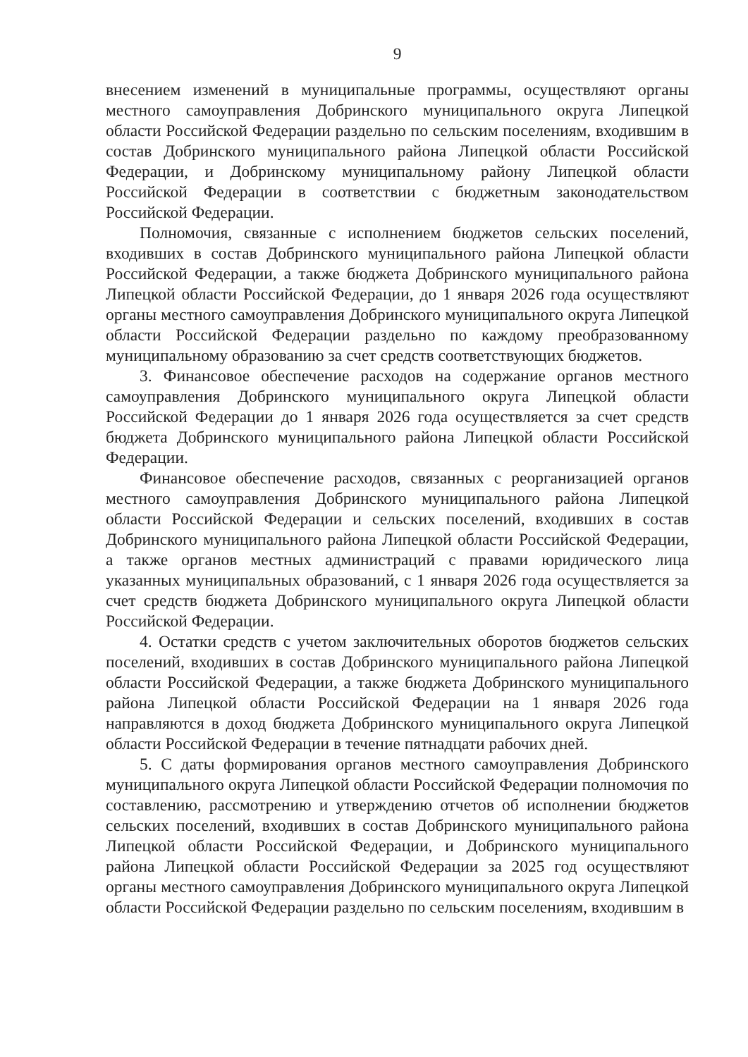9
внесением изменений в муниципальные программы, осуществляют органы местного самоуправления Добринского муниципального округа Липецкой области Российской Федерации раздельно по сельским поселениям, входившим в состав Добринского муниципального района Липецкой области Российской Федерации, и Добринскому муниципальному району Липецкой области Российской Федерации в соответствии с бюджетным законодательством Российской Федерации.
Полномочия, связанные с исполнением бюджетов сельских поселений, входивших в состав Добринского муниципального района Липецкой области Российской Федерации, а также бюджета Добринского муниципального района Липецкой области Российской Федерации, до 1 января 2026 года осуществляют органы местного самоуправления Добринского муниципального округа Липецкой области Российской Федерации раздельно по каждому преобразованному муниципальному образованию за счет средств соответствующих бюджетов.
3. Финансовое обеспечение расходов на содержание органов местного самоуправления Добринского муниципального округа Липецкой области Российской Федерации до 1 января 2026 года осуществляется за счет средств бюджета Добринского муниципального района Липецкой области Российской Федерации.
Финансовое обеспечение расходов, связанных с реорганизацией органов местного самоуправления Добринского муниципального района Липецкой области Российской Федерации и сельских поселений, входивших в состав Добринского муниципального района Липецкой области Российской Федерации, а также органов местных администраций с правами юридического лица указанных муниципальных образований, с 1 января 2026 года осуществляется за счет средств бюджета Добринского муниципального округа Липецкой области Российской Федерации.
4. Остатки средств с учетом заключительных оборотов бюджетов сельских поселений, входивших в состав Добринского муниципального района Липецкой области Российской Федерации, а также бюджета Добринского муниципального района Липецкой области Российской Федерации на 1 января 2026 года направляются в доход бюджета Добринского муниципального округа Липецкой области Российской Федерации в течение пятнадцати рабочих дней.
5. С даты формирования органов местного самоуправления Добринского муниципального округа Липецкой области Российской Федерации полномочия по составлению, рассмотрению и утверждению отчетов об исполнении бюджетов сельских поселений, входивших в состав Добринского муниципального района Липецкой области Российской Федерации, и Добринского муниципального района Липецкой области Российской Федерации за 2025 год осуществляют органы местного самоуправления Добринского муниципального округа Липецкой области Российской Федерации раздельно по сельским поселениям, входившим в